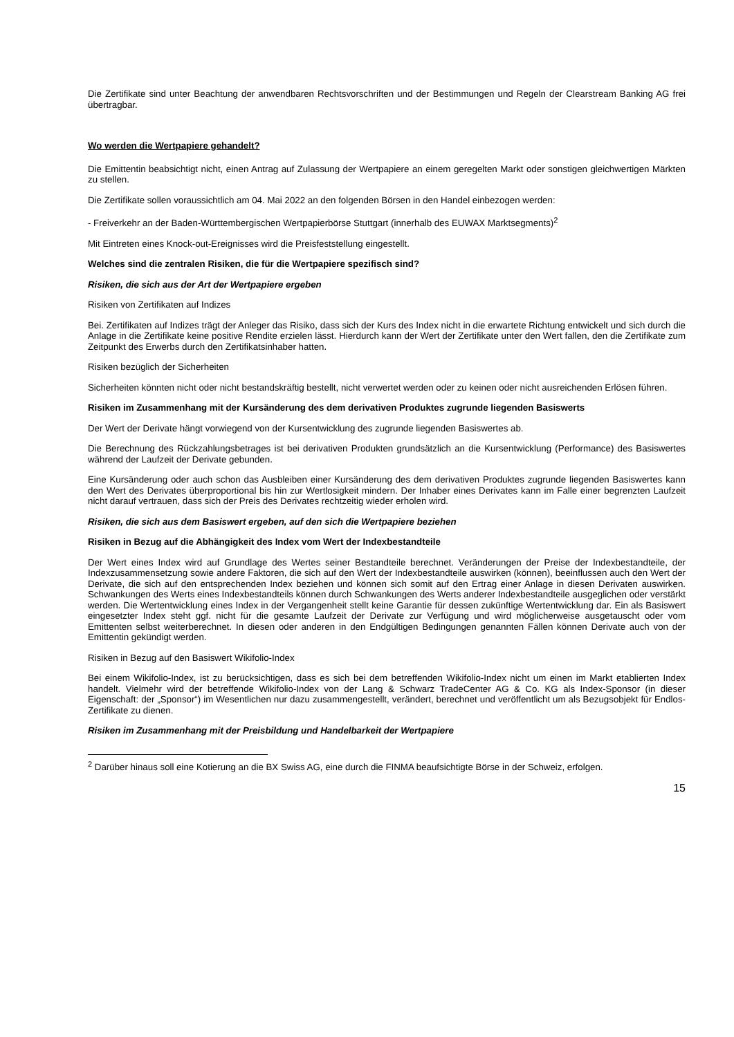Die Zertifikate sind unter Beachtung der anwendbaren Rechtsvorschriften und der Bestimmungen und Regeln der Clearstream Banking AG frei übertragbar.
Wo werden die Wertpapiere gehandelt?
Die Emittentin beabsichtigt nicht, einen Antrag auf Zulassung der Wertpapiere an einem geregelten Markt oder sonstigen gleichwertigen Märkten zu stellen.
Die Zertifikate sollen voraussichtlich am 04. Mai 2022 an den folgenden Börsen in den Handel einbezogen werden:
- Freiverkehr an der Baden-Württembergischen Wertpapierbörse Stuttgart (innerhalb des EUWAX Marktsegments)<sup>2</sup>
Mit Eintreten eines Knock-out-Ereignisses wird die Preisfeststellung eingestellt.
Welches sind die zentralen Risiken, die für die Wertpapiere spezifisch sind?
Risiken, die sich aus der Art der Wertpapiere ergeben
Risiken von Zertifikaten auf Indizes
Bei. Zertifikaten auf Indizes trägt der Anleger das Risiko, dass sich der Kurs des Index nicht in die erwartete Richtung entwickelt und sich durch die Anlage in die Zertifikate keine positive Rendite erzielen lässt. Hierdurch kann der Wert der Zertifikate unter den Wert fallen, den die Zertifikate zum Zeitpunkt des Erwerbs durch den Zertifikatsinhaber hatten.
Risiken bezüglich der Sicherheiten
Sicherheiten könnten nicht oder nicht bestandskräftig bestellt, nicht verwertet werden oder zu keinen oder nicht ausreichenden Erlösen führen.
Risiken im Zusammenhang mit der Kursänderung des dem derivativen Produktes zugrunde liegenden Basiswerts
Der Wert der Derivate hängt vorwiegend von der Kursentwicklung des zugrunde liegenden Basiswertes ab.
Die Berechnung des Rückzahlungsbetrages ist bei derivativen Produkten grundsätzlich an die Kursentwicklung (Performance) des Basiswertes während der Laufzeit der Derivate gebunden.
Eine Kursänderung oder auch schon das Ausbleiben einer Kursänderung des dem derivativen Produktes zugrunde liegenden Basiswertes kann den Wert des Derivates überproportional bis hin zur Wertlosigkeit mindern. Der Inhaber eines Derivates kann im Falle einer begrenzten Laufzeit nicht darauf vertrauen, dass sich der Preis des Derivates rechtzeitig wieder erholen wird.
Risiken, die sich aus dem Basiswert ergeben, auf den sich die Wertpapiere beziehen
Risiken in Bezug auf die Abhängigkeit des Index vom Wert der Indexbestandteile
Der Wert eines Index wird auf Grundlage des Wertes seiner Bestandteile berechnet. Veränderungen der Preise der Indexbestandteile, der Indexzusammensetzung sowie andere Faktoren, die sich auf den Wert der Indexbestandteile auswirken (können), beeinflussen auch den Wert der Derivate, die sich auf den entsprechenden Index beziehen und können sich somit auf den Ertrag einer Anlage in diesen Derivaten auswirken. Schwankungen des Werts eines Indexbestandteils können durch Schwankungen des Werts anderer Indexbestandteile ausgeglichen oder verstärkt werden. Die Wertentwicklung eines Index in der Vergangenheit stellt keine Garantie für dessen zukünftige Wertentwicklung dar. Ein als Basiswert eingesetzter Index steht ggf. nicht für die gesamte Laufzeit der Derivate zur Verfügung und wird möglicherweise ausgetauscht oder vom Emittenten selbst weiterberechnet. In diesen oder anderen in den Endgültigen Bedingungen genannten Fällen können Derivate auch von der Emittentin gekündigt werden.
Risiken in Bezug auf den Basiswert Wikifolio-Index
Bei einem Wikifolio-Index, ist zu berücksichtigen, dass es sich bei dem betreffenden Wikifolio-Index nicht um einen im Markt etablierten Index handelt. Vielmehr wird der betreffende Wikifolio-Index von der Lang & Schwarz TradeCenter AG & Co. KG als Index-Sponsor (in dieser Eigenschaft: der „Sponsor“) im Wesentlichen nur dazu zusammengestellt, verändert, berechnet und veröffentlicht um als Bezugsobjekt für Endlos-Zertifikate zu dienen.
Risiken im Zusammenhang mit der Preisbildung und Handelbarkeit der Wertpapiere
<sup>2</sup> Darüber hinaus soll eine Kotierung an die BX Swiss AG, eine durch die FINMA beaufsichtigte Börse in der Schweiz, erfolgen.
15